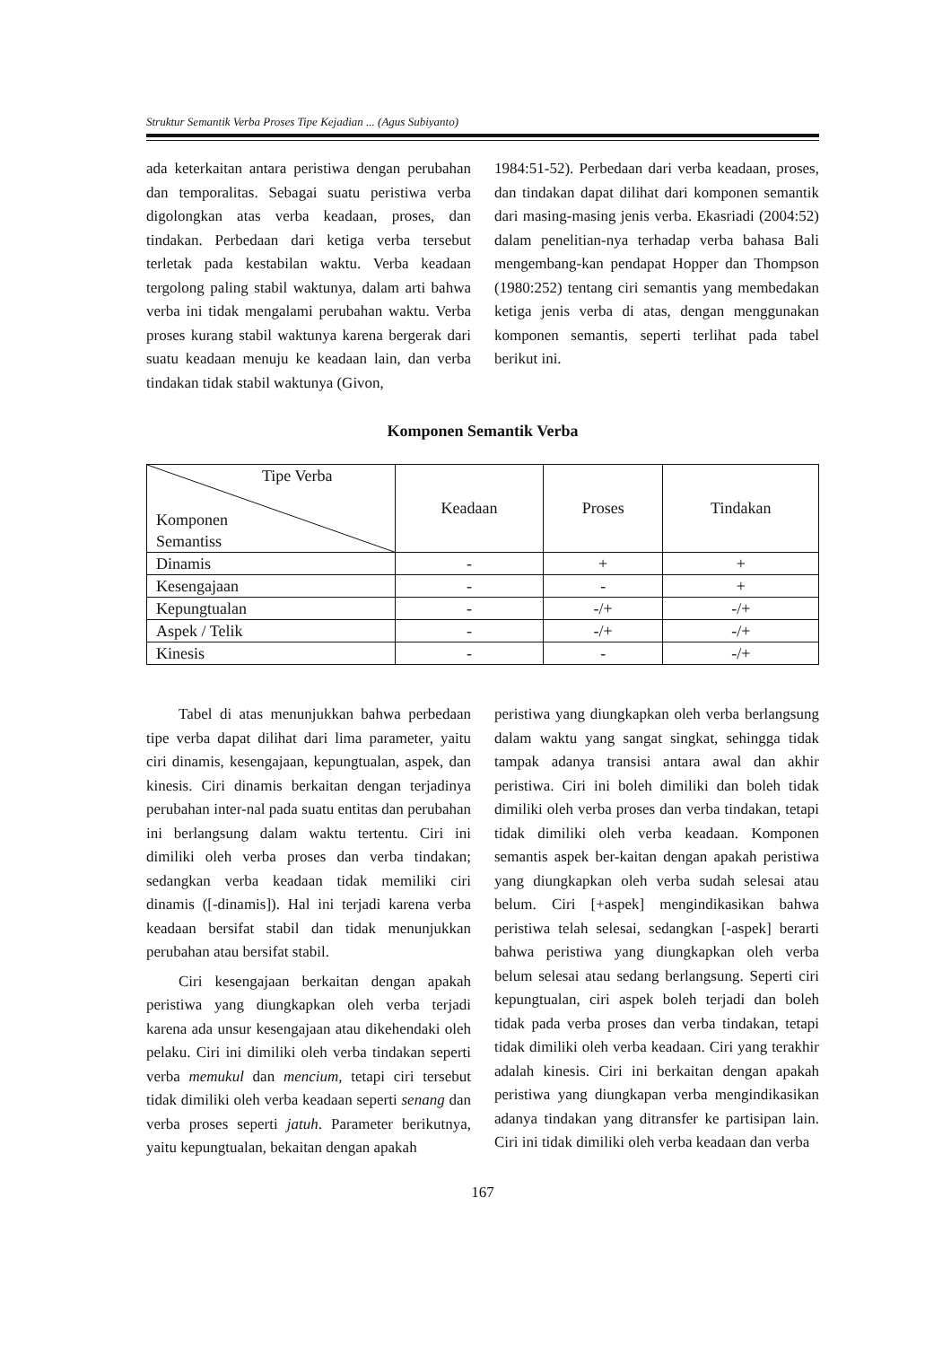Struktur Semantik Verba Proses Tipe Kejadian ... (Agus Subiyanto)
ada keterkaitan antara peristiwa dengan perubahan dan temporalitas. Sebagai suatu peristiwa verba digolongkan atas verba keadaan, proses, dan tindakan. Perbedaan dari ketiga verba tersebut terletak pada kestabilan waktu. Verba keadaan tergolong paling stabil waktunya, dalam arti bahwa verba ini tidak mengalami perubahan waktu. Verba proses kurang stabil waktunya karena bergerak dari suatu keadaan menuju ke keadaan lain, dan verba tindakan tidak stabil waktunya (Givon,
1984:51-52). Perbedaan dari verba keadaan, proses, dan tindakan dapat dilihat dari komponen semantik dari masing-masing jenis verba. Ekasriadi (2004:52) dalam penelitian-nya terhadap verba bahasa Bali mengembang-kan pendapat Hopper dan Thompson (1980:252) tentang ciri semantis yang membedakan ketiga jenis verba di atas, dengan menggunakan komponen semantis, seperti terlihat pada tabel berikut ini.
Komponen Semantik Verba
| Tipe Verba Komponen Semantiss | Keadaan | Proses | Tindakan |
| Dinamis | - | + | + |
| Kesengajaan | - | - | + |
| Kepungtualan | - | -/+ | -/+ |
| Aspek / Telik | - | -/+ | -/+ |
| Kinesis | - | - | -/+ |
Tabel di atas menunjukkan bahwa perbedaan tipe verba dapat dilihat dari lima parameter, yaitu ciri dinamis, kesengajaan, kepungtualan, aspek, dan kinesis. Ciri dinamis berkaitan dengan terjadinya perubahan inter-nal pada suatu entitas dan perubahan ini berlangsung dalam waktu tertentu. Ciri ini dimiliki oleh verba proses dan verba tindakan; sedangkan verba keadaan tidak memiliki ciri dinamis ([-dinamis]). Hal ini terjadi karena verba keadaan bersifat stabil dan tidak menunjukkan perubahan atau bersifat stabil.
Ciri kesengajaan berkaitan dengan apakah peristiwa yang diungkapkan oleh verba terjadi karena ada unsur kesengajaan atau dikehendaki oleh pelaku. Ciri ini dimiliki oleh verba tindakan seperti verba memukul dan mencium, tetapi ciri tersebut tidak dimiliki oleh verba keadaan seperti senang dan verba proses seperti jatuh. Parameter berikutnya, yaitu kepungtualan, bekaitan dengan apakah
peristiwa yang diungkapkan oleh verba berlangsung dalam waktu yang sangat singkat, sehingga tidak tampak adanya transisi antara awal dan akhir peristiwa. Ciri ini boleh dimiliki dan boleh tidak dimiliki oleh verba proses dan verba tindakan, tetapi tidak dimiliki oleh verba keadaan. Komponen semantis aspek ber-kaitan dengan apakah peristiwa yang diungkapkan oleh verba sudah selesai atau belum. Ciri [+aspek] mengindikasikan bahwa peristiwa telah selesai, sedangkan [-aspek] berarti bahwa peristiwa yang diungkapkan oleh verba belum selesai atau sedang berlangsung. Seperti ciri kepungtualan, ciri aspek boleh terjadi dan boleh tidak pada verba proses dan verba tindakan, tetapi tidak dimiliki oleh verba keadaan. Ciri yang terakhir adalah kinesis. Ciri ini berkaitan dengan apakah peristiwa yang diungkapan verba mengindikasikan adanya tindakan yang ditransfer ke partisipan lain. Ciri ini tidak dimiliki oleh verba keadaan dan verba
167